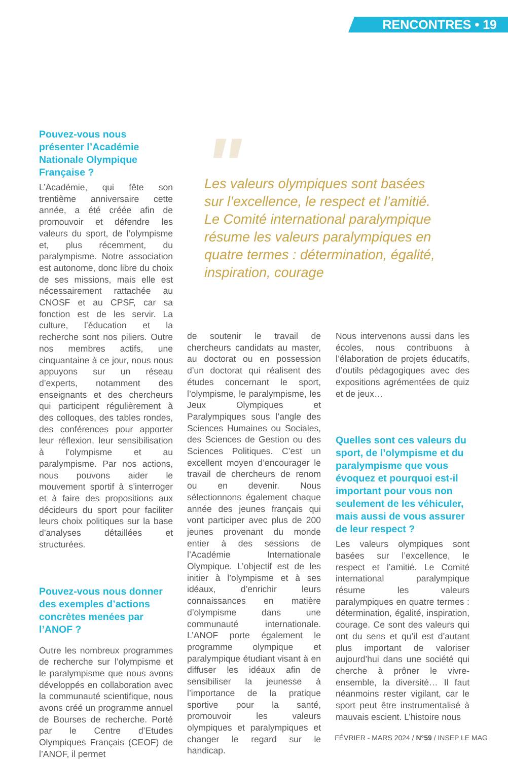RENCONTRES • 19
Pouvez-vous nous présenter l’Académie Nationale Olympique Française ?
L’Académie, qui fête son trentième anniversaire cette année, a été créée afin de promouvoir et défendre les valeurs du sport, de l’olympisme et, plus récemment, du paralympisme. Notre association est autonome, donc libre du choix de ses missions, mais elle est nécessairement rattachée au CNOSF et au CPSF, car sa fonction est de les servir. La culture, l’éducation et la recherche sont nos piliers. Outre nos membres actifs, une cinquantaine à ce jour, nous nous appuyons sur un réseau d’experts, notamment des enseignants et des chercheurs qui participent régulièrement à des colloques, des tables rondes, des conférences pour apporter leur réflexion, leur sensibilisation à l’olympisme et au paralympisme. Par nos actions, nous pouvons aider le mouvement sportif à s’interroger et à faire des propositions aux décideurs du sport pour faciliter leurs choix politiques sur la base d’analyses détaillées et structurées.
Pouvez-vous nous donner des exemples d’actions concrètes menées par l’ANOF ?
Outre les nombreux programmes de recherche sur l’olympisme et le paralympisme que nous avons développés en collaboration avec la communauté scientifique, nous avons créé un programme annuel de Bourses de recherche. Porté par le Centre d’Etudes Olympiques Français (CEOF) de l’ANOF, il permet
"
Les valeurs olympiques sont basées sur l’excellence, le respect et l’amitié. Le Comité international paralympique résume les valeurs paralympiques en quatre termes : détermination, égalité, inspiration, courage
de soutenir le travail de chercheurs candidats au master, au doctorat ou en possession d’un doctorat qui réalisent des études concernant le sport, l’olympisme, le paralympisme, les Jeux Olympiques et Paralympiques sous l’angle des Sciences Humaines ou Sociales, des Sciences de Gestion ou des Sciences Politiques. C’est un excellent moyen d’encourager le travail de chercheurs de renom ou en devenir. Nous sélectionnons également chaque année des jeunes français qui vont participer avec plus de 200 jeunes provenant du monde entier à des sessions de l’Académie Internationale Olympique. L’objectif est de les initier à l’olympisme et à ses idéaux, d’enrichir leurs connaissances en matière d’olympisme dans une communauté internationale. L’ANOF porte également le programme olympique et paralympique étudiant visant à en diffuser les idéaux afin de sensibiliser la jeunesse à l’importance de la pratique sportive pour la santé, promouvoir les valeurs olympiques et paralympiques et changer le regard sur le handicap.
Nous intervenons aussi dans les écoles, nous contribuons à l’élaboration de projets éducatifs, d’outils pédagogiques avec des expositions agrémentées de quiz et de jeux…
Quelles sont ces valeurs du sport, de l’olympisme et du paralympisme que vous évoquez et pourquoi est-il important pour vous non seulement de les véhiculer, mais aussi de vous assurer de leur respect ?
Les valeurs olympiques sont basées sur l’excellence, le respect et l’amitié. Le Comité international paralympique résume les valeurs paralympiques en quatre termes : détermination, égalité, inspiration, courage. Ce sont des valeurs qui ont du sens et qu’il est d’autant plus important de valoriser aujourd’hui dans une société qui cherche à prôner le vivre-ensemble, la diversité… Il faut néanmoins rester vigilant, car le sport peut être instrumentalisé à mauvais escient. L’histoire nous
FÉVRIER - MARS 2024 / N°59 / INSEP LE MAG